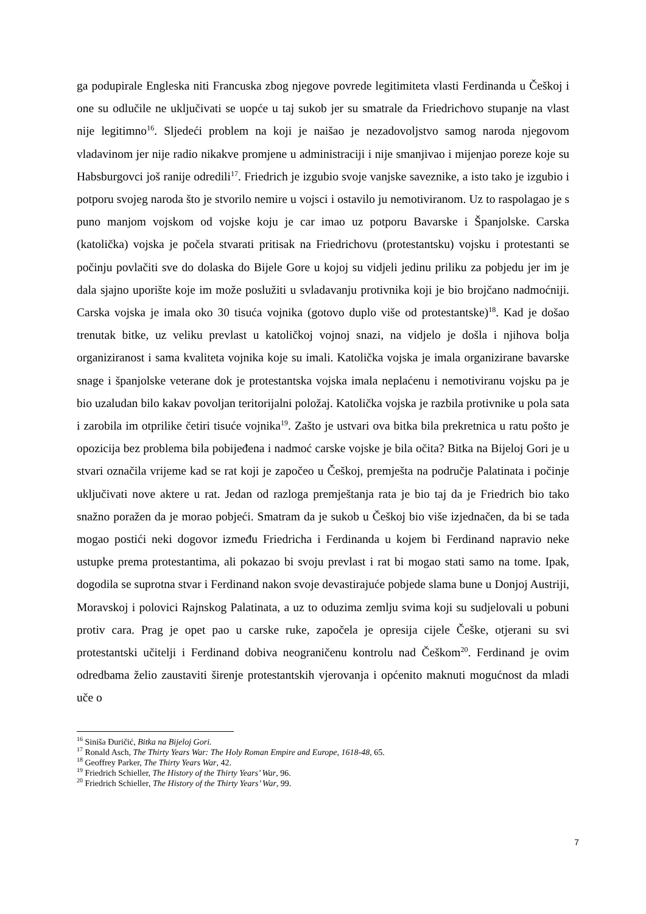ga podupirale Engleska niti Francuska zbog njegove povrede legitimiteta vlasti Ferdinanda u Češkoj i one su odlučile ne uključivati se uopće u taj sukob jer su smatrale da Friedrichovo stupanje na vlast nije legitimno<sup>16</sup>. Sljedeći problem na koji je naišao je nezadovoljstvo samog naroda njegovom vladavinom jer nije radio nikakve promjene u administraciji i nije smanjivao i mijenjao poreze koje su Habsburgovci još ranije odredili<sup>17</sup>. Friedrich je izgubio svoje vanjske saveznike, a isto tako je izgubio i potporu svojeg naroda što je stvorilo nemire u vojsci i ostavilo ju nemotiviranom. Uz to raspolagao je s puno manjom vojskom od vojske koju je car imao uz potporu Bavarske i Španjolske. Carska (katolička) vojska je počela stvarati pritisak na Friedrichovu (protestantsku) vojsku i protestanti se počinju povlačiti sve do dolaska do Bijele Gore u kojoj su vidjeli jedinu priliku za pobjedu jer im je dala sjajno uporište koje im može poslužiti u svladavanju protivnika koji je bio brojčano nadmoćniji. Carska vojska je imala oko 30 tisuća vojnika (gotovo duplo više od protestantske)<sup>18</sup>. Kad je došao trenutak bitke, uz veliku prevlast u katoličkoj vojnoj snazi, na vidjelo je došla i njihova bolja organiziranost i sama kvaliteta vojnika koje su imali. Katolička vojska je imala organizirane bavarske snage i španjolske veterane dok je protestantska vojska imala neplaćenu i nemotiviranu vojsku pa je bio uzaludan bilo kakav povoljan teritorijalni položaj. Katolička vojska je razbila protivnike u pola sata i zarobila im otprilike četiri tisuće vojnika<sup>19</sup>. Zašto je ustvari ova bitka bila prekretnica u ratu pošto je opozicija bez problema bila pobijeđena i nadmoć carske vojske je bila očita? Bitka na Bijeloj Gori je u stvari označila vrijeme kad se rat koji je započeo u Češkoj, premješta na područje Palatinata i počinje uključivati nove aktere u rat. Jedan od razloga premještanja rata je bio taj da je Friedrich bio tako snažno poražen da je morao pobjeći. Smatram da je sukob u Češkoj bio više izjednačen, da bi se tada mogao postići neki dogovor između Friedricha i Ferdinanda u kojem bi Ferdinand napravio neke ustupke prema protestantima, ali pokazao bi svoju prevlast i rat bi mogao stati samo na tome. Ipak, dogodila se suprotna stvar i Ferdinand nakon svoje devastirajuće pobjede slama bune u Donjoj Austriji, Moravskoj i polovici Rajnskog Palatinata, a uz to oduzima zemlju svima koji su sudjelovali u pobuni protiv cara. Prag je opet pao u carske ruke, započela je opresija cijele Češke, otjerani su svi protestantski učitelji i Ferdinand dobiva neograničenu kontrolu nad Češkom<sup>20</sup>. Ferdinand je ovim odredbama želio zaustaviti širenje protestantskih vjerovanja i općenito maknuti mogućnost da mladi uče o
<sup>16</sup> Siniša Đuričić, Bitka na Bijeloj Gori.
<sup>17</sup> Ronald Asch, The Thirty Years War: The Holy Roman Empire and Europe, 1618-48, 65.
<sup>18</sup> Geoffrey Parker, The Thirty Years War, 42.
<sup>19</sup> Friedrich Schieller, The History of the Thirty Years’ War, 96.
<sup>20</sup> Friedrich Schieller, The History of the Thirty Years’ War, 99.
7